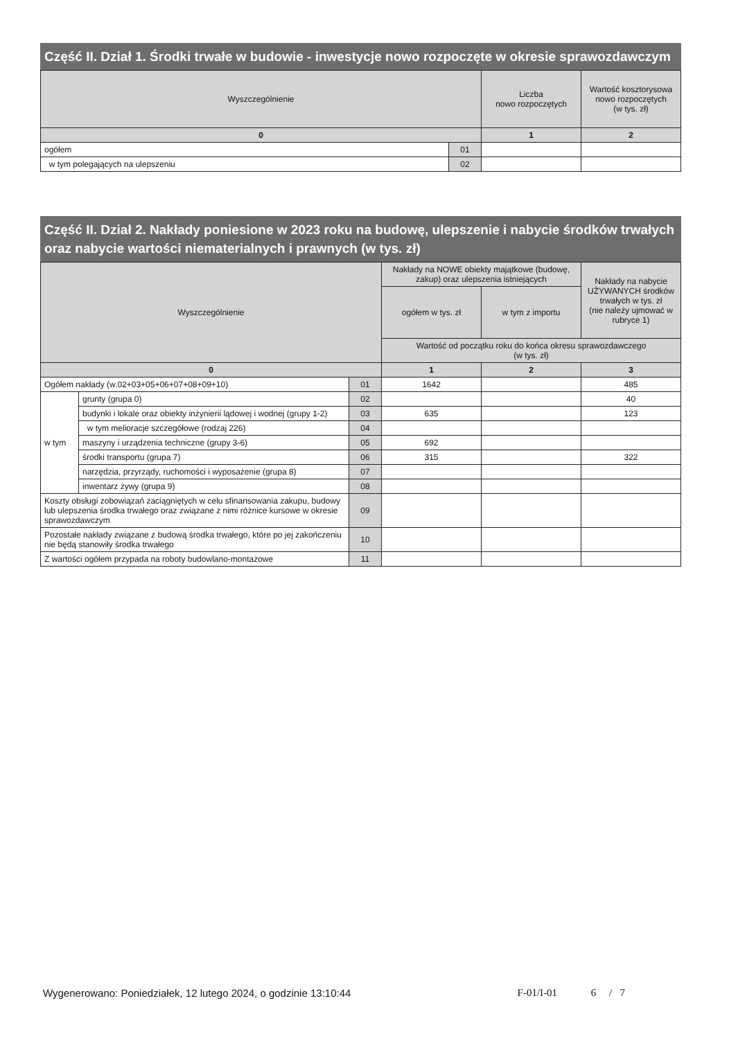Część II. Dział 1. Środki trwałe w budowie - inwestycje nowo rozpoczęte w okresie sprawozdawczym
| Wyszczególnienie | | Liczba nowo rozpoczętych | Wartość kosztorysowa nowo rozpoczętych (w tys. zł) |
| --- | --- | --- | --- |
| 0 | | 1 | 2 |
| ogółem | 01 | | |
| w tym polegających na ulepszeniu | 02 | | |
Część II. Dział 2. Nakłady poniesione w 2023 roku na budowę, ulepszenie i nabycie środków trwałych oraz nabycie wartości niematerialnych i prawnych (w tys. zł)
| Wyszczególnienie | | | Nakłady na NOWE obiekty majątkowe (budowę, zakup) oraz ulepszenia istniejących | | Nakłady na nabycie UŻYWANYCH środków trwałych w tys. zł (nie należy ujmować w rubryce 1) |
| --- | --- | --- | --- | --- | --- |
| | | | ogółem w tys. zł | w tym z importu | |
| | | | Wartość od początku roku do końca okresu sprawozdawczego (w tys. zł) | | |
| 0 | | | 1 | 2 | 3 |
| Ogółem nakłady (w.02+03+05+06+07+08+09+10) | | 01 | 1642 | | 485 |
| w tym | grunty (grupa 0) | 02 | | | 40 |
| | budynki i lokale oraz obiekty inżynierii lądowej i wodnej (grupy 1-2) | 03 | 635 | | 123 |
| | w tym melioracje szczegółowe (rodzaj 226) | 04 | | | |
| | maszyny i urządzenia techniczne (grupy 3-6) | 05 | 692 | | |
| | środki transportu (grupa 7) | 06 | 315 | | 322 |
| | narzędzia, przyrządy, ruchomości i wyposażenie (grupa 8) | 07 | | | |
| | inwentarz żywy (grupa 9) | 08 | | | |
| Koszty obsługi zobowiązań zaciągniętych w celu sfinansowania zakupu, budowy lub ulepszenia środka trwałego oraz związane z nimi różnice kursowe w okresie sprawozdawczym | | 09 | | | |
| Pozostałe nakłady związane z budową środka trwałego, które po jej zakończeniu nie będą stanowiły środka trwałego | | 10 | | | |
| Z wartości ogółem przypada na roboty budowlano-montażowe | | 11 | | | |
Wygenerowano: Poniedziałek, 12 lutego 2024, o godzinie 13:10:44 F-01/I-01 6 / 7